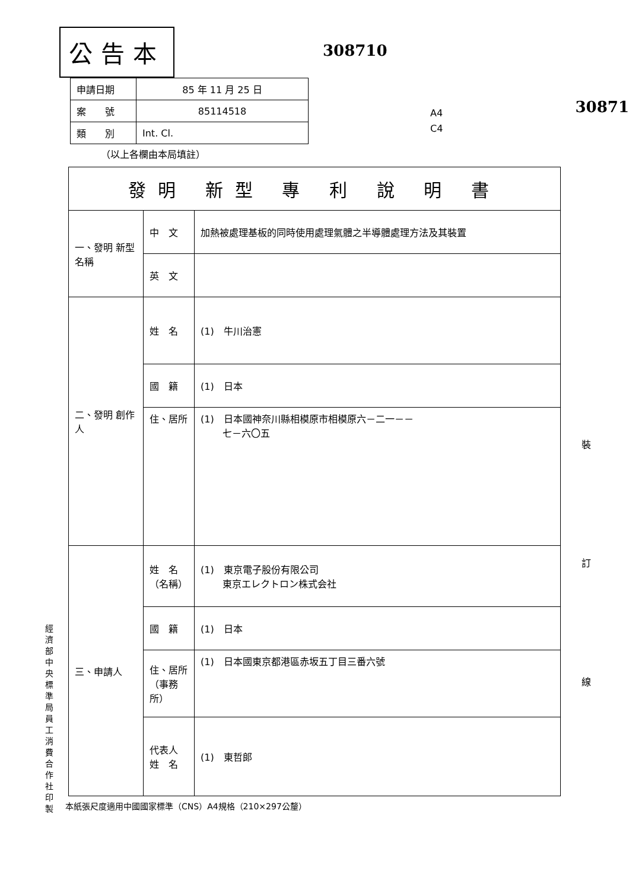公告本
308710
30871
A4
C4
| 申請日期 | 85 年 11 月 25 日 |
| 案 號 | 85114518 |
| 類 別 | Int. Cl. |
（以上各欄由本局填註）
| 發明 新型 專 利 說 明 書 | | |
| 一、發明 新型 名稱 | 中 文 | 加熱被處理基板的同時使用處理氣體之半導體處理方法及其裝置 |
| | 英 文 | |
| 二、發明 創作 人 | 姓 名 | (1) 牛川治憲 |
| | 國 籍 | (1) 日本 |
| | 住、居所 | (1) 日本國神奈川縣相模原市相模原六－二一－－ 七－六〇五 |
| 三、申請人 | 姓 名 （名稱） | (1) 東京電子股份有限公司 東京エレクトロン株式会社 |
| | 國 籍 | (1) 日本 |
| | 住、居所 （事務所） | (1) 日本國東京都港區赤坂五丁目三番六號 |
| | 代表人 姓 名 | (1) 東哲郎 |
本紙張尺度適用中國國家標準（CNS）A4規格（210×297公釐）
經濟部中央標準局員工消費合作社印製
裝
訂
線